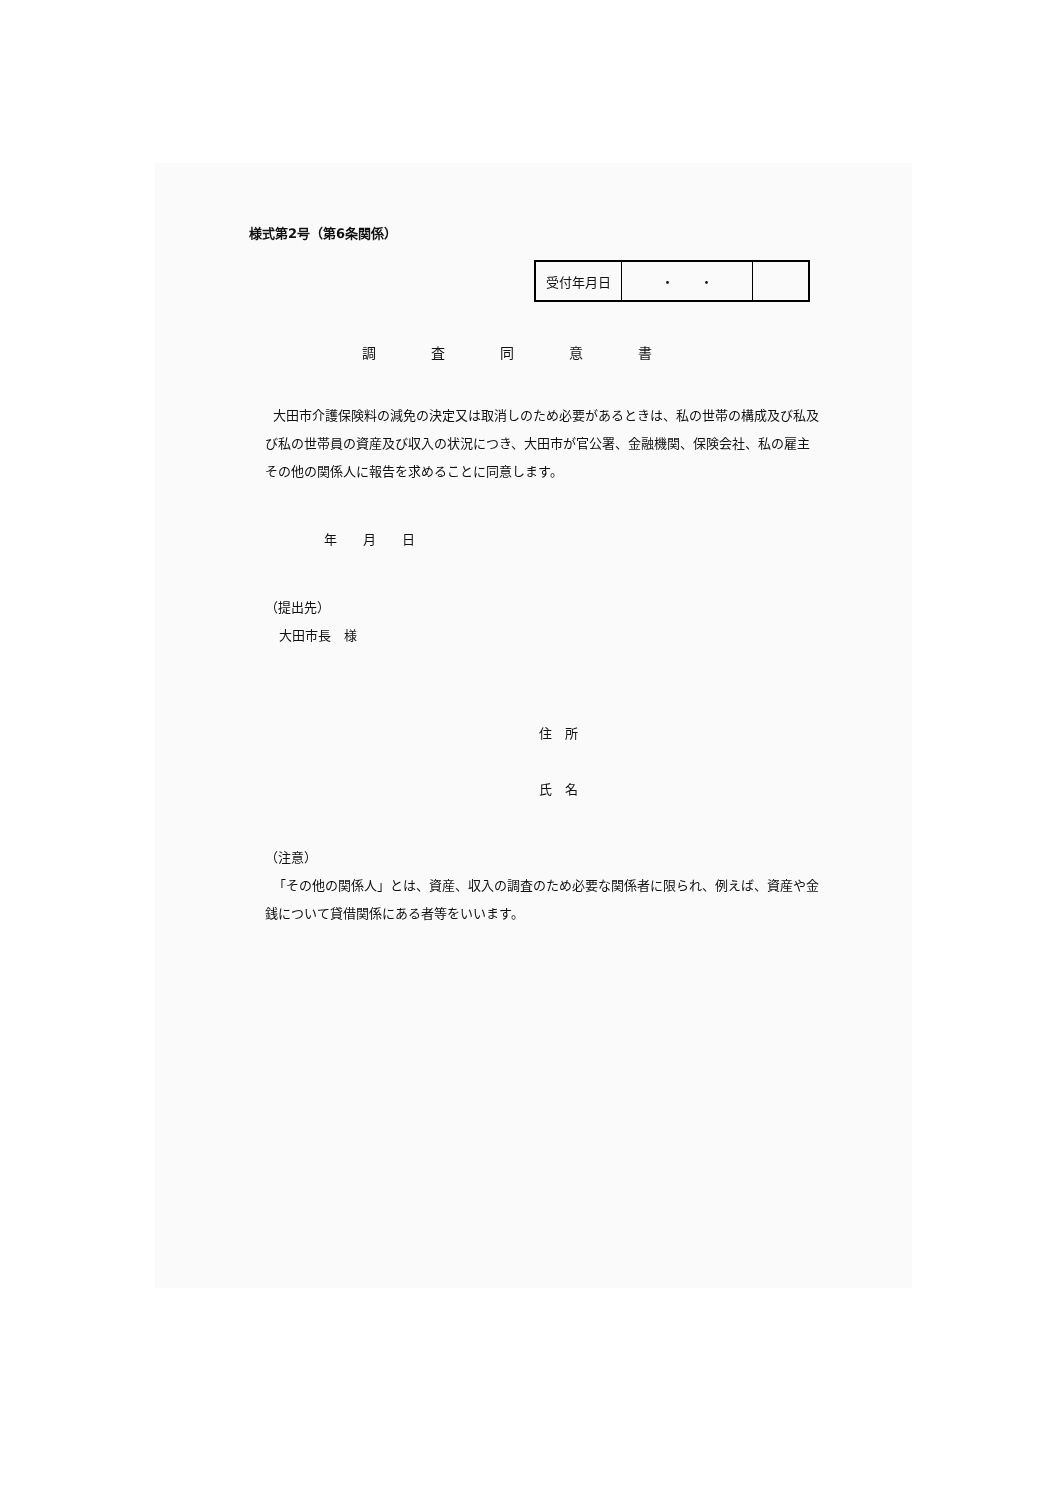様式第2号（第6条関係）
| 受付年月日 | ・ ・ | |
調査同意書
大田市介護保険料の減免の決定又は取消しのため必要があるときは、私の世帯の構成及び私及び私の世帯員の資産及び収入の状況につき、大田市が官公署、金融機関、保険会社、私の雇主その他の関係人に報告を求めることに同意します。
年　　月　　日
（提出先）
大田市長　様
住　所
氏　名
（注意）
「その他の関係人」とは、資産、収入の調査のため必要な関係者に限られ、例えば、資産や金銭について貸借関係にある者等をいいます。